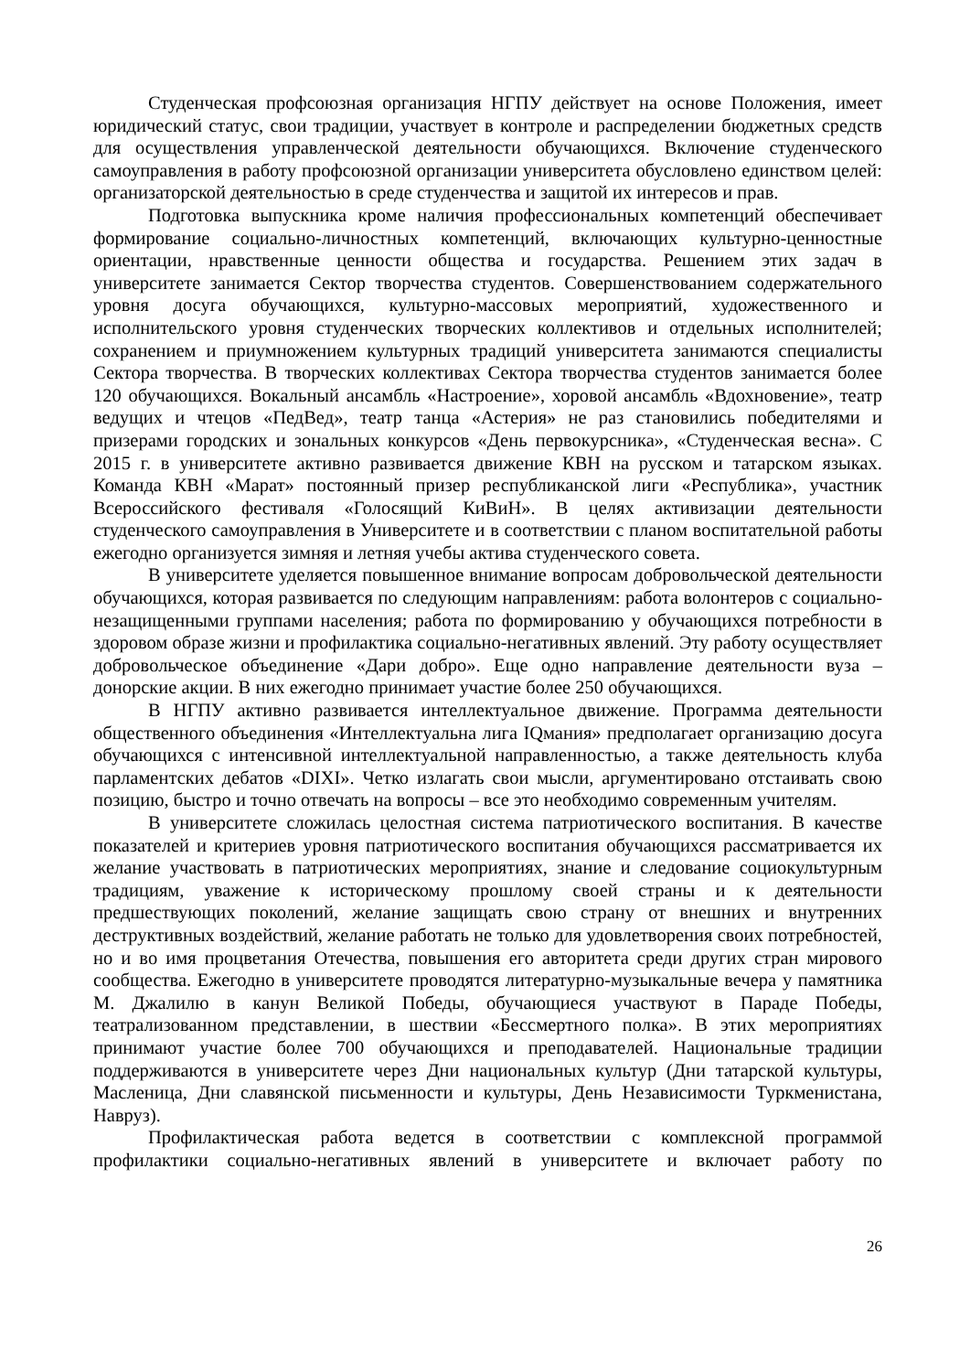Студенческая профсоюзная организация НГПУ действует на основе Положения, имеет юридический статус, свои традиции, участвует в контроле и распределении бюджетных средств для осуществления управленческой деятельности обучающихся. Включение студенческого самоуправления в работу профсоюзной организации университета обусловлено единством целей: организаторской деятельностью в среде студенчества и защитой их интересов и прав.
Подготовка выпускника кроме наличия профессиональных компетенций обеспечивает формирование социально-личностных компетенций, включающих культурно-ценностные ориентации, нравственные ценности общества и государства. Решением этих задач в университете занимается Сектор творчества студентов. Совершенствованием содержательного уровня досуга обучающихся, культурно-массовых мероприятий, художественного и исполнительского уровня студенческих творческих коллективов и отдельных исполнителей; сохранением и приумножением культурных традиций университета занимаются специалисты Сектора творчества. В творческих коллективах Сектора творчества студентов занимается более 120 обучающихся. Вокальный ансамбль «Настроение», хоровой ансамбль «Вдохновение», театр ведущих и чтецов «ПедВед», театр танца «Астерия» не раз становились победителями и призерами городских и зональных конкурсов «День первокурсника», «Студенческая весна». С 2015 г. в университете активно развивается движение КВН на русском и татарском языках. Команда КВН «Марат» постоянный призер республиканской лиги «Республика», участник Всероссийского фестиваля «Голосящий КиВиН». В целях активизации деятельности студенческого самоуправления в Университете и в соответствии с планом воспитательной работы ежегодно организуется зимняя и летняя учебы актива студенческого совета.
В университете уделяется повышенное внимание вопросам добровольческой деятельности обучающихся, которая развивается по следующим направлениям: работа волонтеров с социально-незащищенными группами населения; работа по формированию у обучающихся потребности в здоровом образе жизни и профилактика социально-негативных явлений. Эту работу осуществляет добровольческое объединение «Дари добро». Еще одно направление деятельности вуза – донорские акции. В них ежегодно принимает участие более 250 обучающихся.
В НГПУ активно развивается интеллектуальное движение. Программа деятельности общественного объединения «Интеллектуальна лига IQмания» предполагает организацию досуга обучающихся с интенсивной интеллектуальной направленностью, а также деятельность клуба парламентских дебатов «DIXI». Четко излагать свои мысли, аргументировано отстаивать свою позицию, быстро и точно отвечать на вопросы – все это необходимо современным учителям.
В университете сложилась целостная система патриотического воспитания. В качестве показателей и критериев уровня патриотического воспитания обучающихся рассматривается их желание участвовать в патриотических мероприятиях, знание и следование социокультурным традициям, уважение к историческому прошлому своей страны и к деятельности предшествующих поколений, желание защищать свою страну от внешних и внутренних деструктивных воздействий, желание работать не только для удовлетворения своих потребностей, но и во имя процветания Отечества, повышения его авторитета среди других стран мирового сообщества. Ежегодно в университете проводятся литературно-музыкальные вечера у памятника М. Джалилю в канун Великой Победы, обучающиеся участвуют в Параде Победы, театрализованном представлении, в шествии «Бессмертного полка». В этих мероприятиях принимают участие более 700 обучающихся и преподавателей. Национальные традиции поддерживаются в университете через Дни национальных культур (Дни татарской культуры, Масленица, Дни славянской письменности и культуры, День Независимости Туркменистана, Навруз).
Профилактическая работа ведется в соответствии с комплексной программой профилактики социально-негативных явлений в университете и включает работу по
26